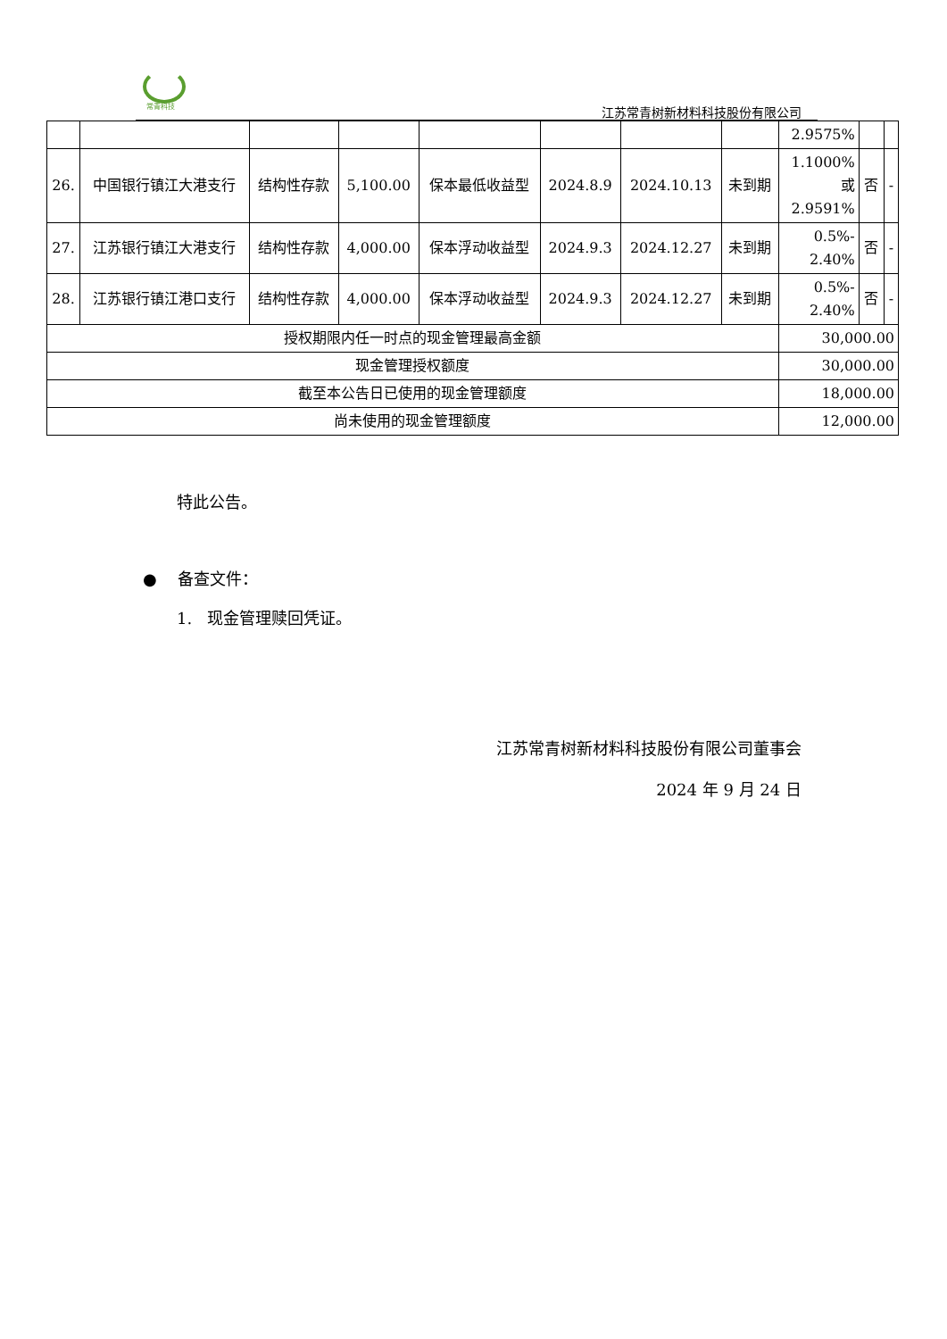常青科技 江苏常青树新材料科技股份有限公司
| | | | | | | | | 2.9575% | | |
| 26. | 中国银行镇江大港支行 | 结构性存款 | 5,100.00 | 保本最低收益型 | 2024.8.9 | 2024.10.13 | 未到期 | 1.1000% 或 2.9591% | 否 | - |
| 27. | 江苏银行镇江大港支行 | 结构性存款 | 4,000.00 | 保本浮动收益型 | 2024.9.3 | 2024.12.27 | 未到期 | 0.5%- 2.40% | 否 | - |
| 28. | 江苏银行镇江港口支行 | 结构性存款 | 4,000.00 | 保本浮动收益型 | 2024.9.3 | 2024.12.27 | 未到期 | 0.5%- 2.40% | 否 | - |
| 授权期限内任一时点的现金管理最高金额 | | | | | | | | 30,000.00 | | |
| 现金管理授权额度 | | | | | | | | 30,000.00 | | |
| 截至本公告日已使用的现金管理额度 | | | | | | | | 18,000.00 | | |
| 尚未使用的现金管理额度 | | | | | | | | 12,000.00 | | |
特此公告。
● 备查文件：
1. 现金管理赎回凭证。
江苏常青树新材料科技股份有限公司董事会
2024 年 9 月 24 日